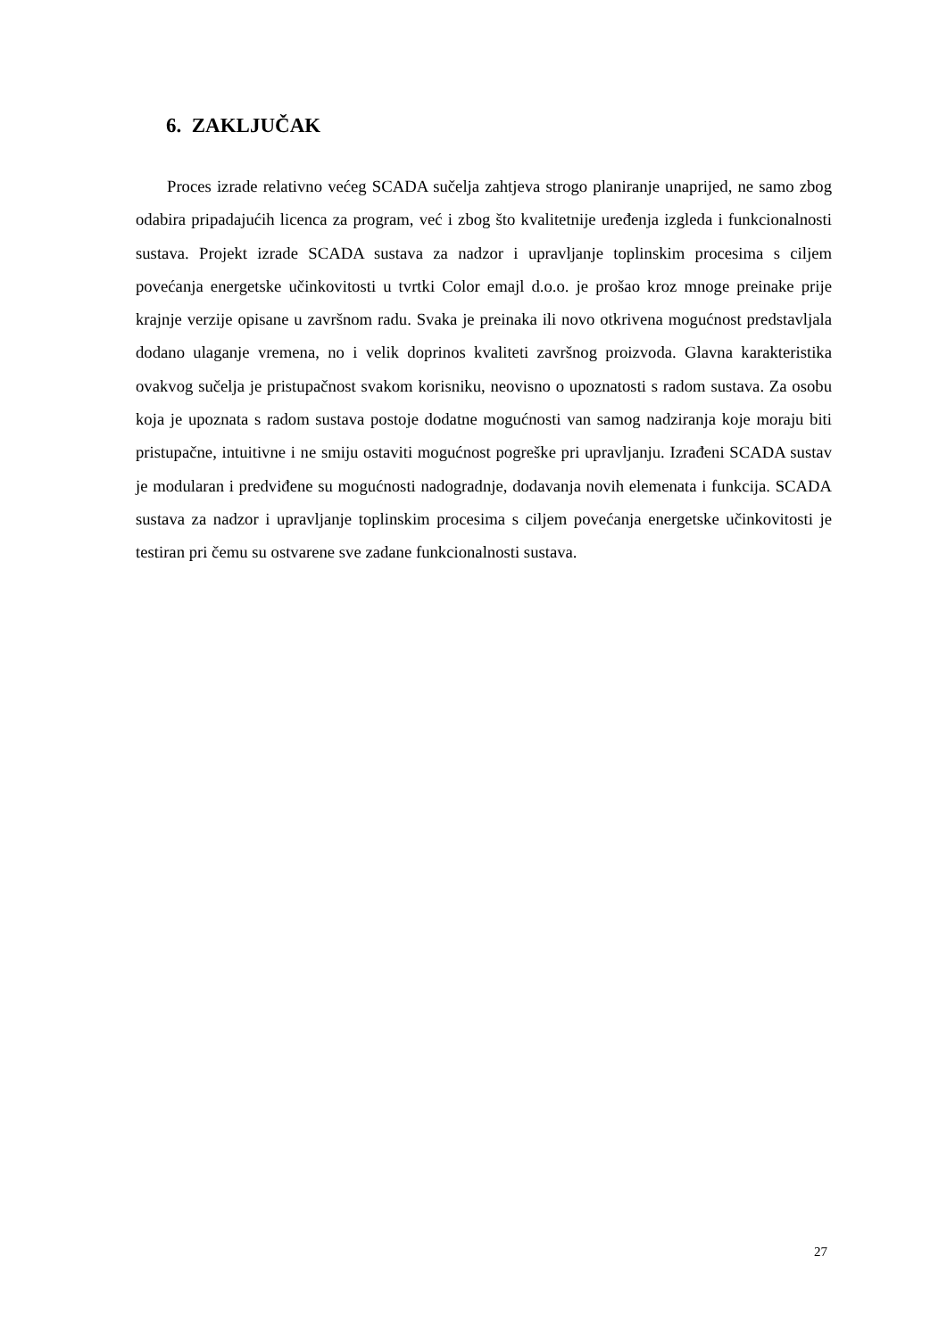6. ZAKLJUČAK
Proces izrade relativno većeg SCADA sučelja zahtjeva strogo planiranje unaprijed, ne samo zbog odabira pripadajućih licenca za program, već i zbog što kvalitetnije uređenja izgleda i funkcionalnosti sustava. Projekt izrade SCADA sustava za nadzor i upravljanje toplinskim procesima s ciljem povećanja energetske učinkovitosti u tvrtki Color emajl d.o.o. je prošao kroz mnoge preinake prije krajnje verzije opisane u završnom radu. Svaka je preinaka ili novo otkrivena mogućnost predstavljala dodano ulaganje vremena, no i velik doprinos kvaliteti završnog proizvoda. Glavna karakteristika ovakvog sučelja je pristupačnost svakom korisniku, neovisno o upoznatosti s radom sustava. Za osobu koja je upoznata s radom sustava postoje dodatne mogućnosti van samog nadziranja koje moraju biti pristupačne, intuitivne i ne smiju ostaviti mogućnost pogreške pri upravljanju. Izrađeni SCADA sustav je modularan i predviđene su mogućnosti nadogradnje, dodavanja novih elemenata i funkcija. SCADA sustava za nadzor i upravljanje toplinskim procesima s ciljem povećanja energetske učinkovitosti je testiran pri čemu su ostvarene sve zadane funkcionalnosti sustava.
27